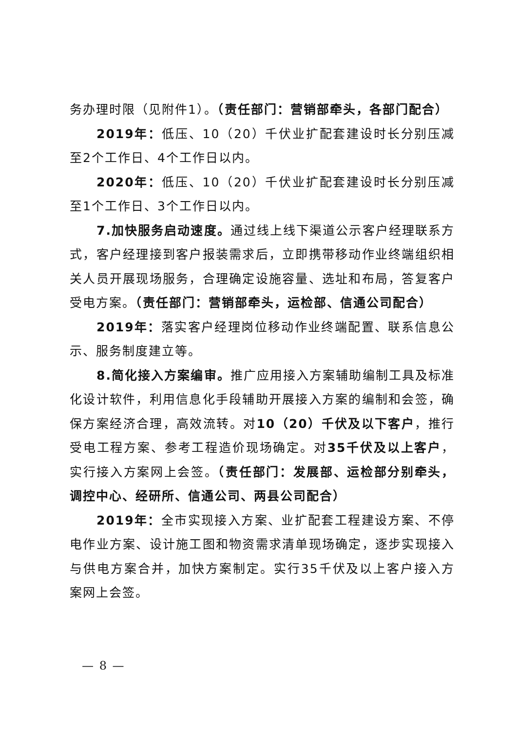务办理时限（见附件1）。（责任部门：营销部牵头，各部门配合）
2019年：低压、10（20）千伏业扩配套建设时长分别压减至2个工作日、4个工作日以内。
2020年：低压、10（20）千伏业扩配套建设时长分别压减至1个工作日、3个工作日以内。
7.加快服务启动速度。通过线上线下渠道公示客户经理联系方式，客户经理接到客户报装需求后，立即携带移动作业终端组织相关人员开展现场服务，合理确定设施容量、选址和布局，答复客户受电方案。（责任部门：营销部牵头，运检部、信通公司配合）
2019年：落实客户经理岗位移动作业终端配置、联系信息公示、服务制度建立等。
8.简化接入方案编审。推广应用接入方案辅助编制工具及标准化设计软件，利用信息化手段辅助开展接入方案的编制和会签，确保方案经济合理，高效流转。对10（20）千伏及以下客户，推行受电工程方案、参考工程造价现场确定。对35千伏及以上客户，实行接入方案网上会签。（责任部门：发展部、运检部分别牵头，调控中心、经研所、信通公司、两县公司配合）
2019年：全市实现接入方案、业扩配套工程建设方案、不停电作业方案、设计施工图和物资需求清单现场确定，逐步实现接入与供电方案合并，加快方案制定。实行35千伏及以上客户接入方案网上会签。
— 8 —